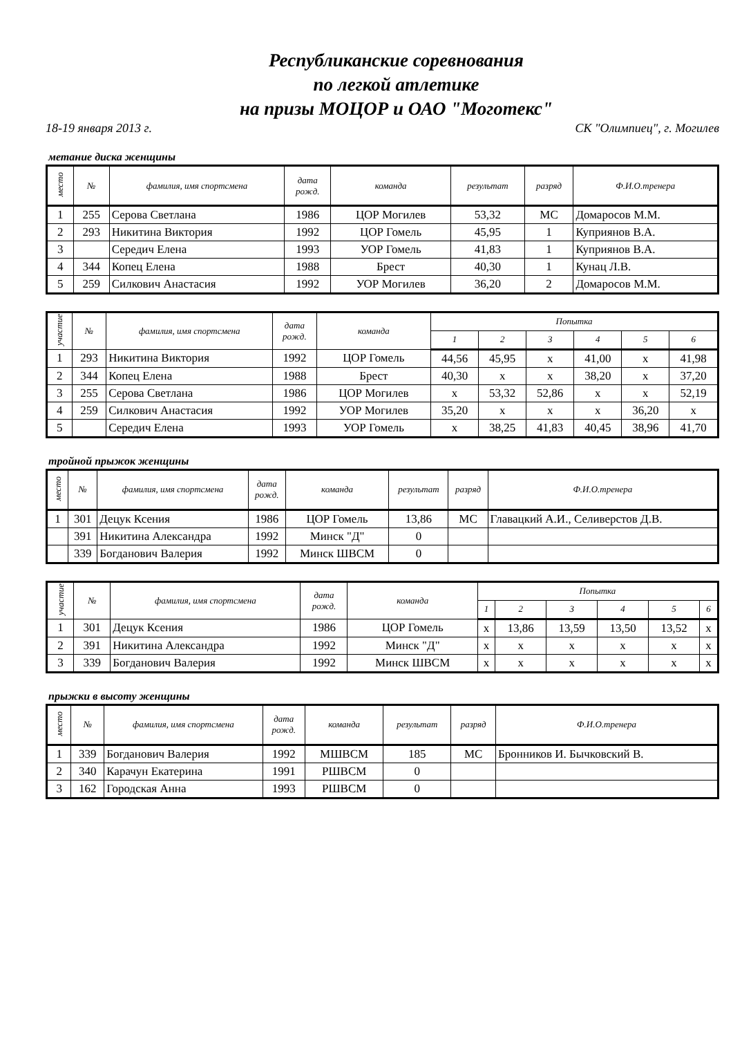Республиканские соревнования
по легкой атлетике
на призы МОЦОР и ОАО "Моготекс"
18-19 января 2013 г. СК "Олимпиец", г. Могилев
метание диска женщины
| место | № | фамилия, имя спортсмена | дата рожд. | команда | результат | разряд | Ф.И.О.тренера |
| --- | --- | --- | --- | --- | --- | --- | --- |
| 1 | 255 | Серова Светлана | 1986 | ЦОР Могилев | 53,32 | МС | Домаросов М.М. |
| 2 | 293 | Никитина Виктория | 1992 | ЦОР Гомель | 45,95 | 1 | Куприянов В.А. |
| 3 | | Середич Елена | 1993 | УОР Гомель | 41,83 | 1 | Куприянов В.А. |
| 4 | 344 | Копец Елена | 1988 | Брест | 40,30 | 1 | Кунац Л.В. |
| 5 | 259 | Силкович Анастасия | 1992 | УОР Могилев | 36,20 | 2 | Домаросов М.М. |
| участие | № | фамилия, имя спортсмена | дата рожд. | команда | Попытка | | | | | |
| --- | --- | --- | --- | --- | --- | --- | --- | --- | --- | --- |
| | | | | | 1 | 2 | 3 | 4 | 5 | 6 |
| 1 | 293 | Никитина Виктория | 1992 | ЦОР Гомель | 44,56 | 45,95 | x | 41,00 | x | 41,98 |
| 2 | 344 | Копец Елена | 1988 | Брест | 40,30 | x | x | 38,20 | x | 37,20 |
| 3 | 255 | Серова Светлана | 1986 | ЦОР Могилев | x | 53,32 | 52,86 | x | x | 52,19 |
| 4 | 259 | Силкович Анастасия | 1992 | УОР Могилев | 35,20 | x | x | x | 36,20 | x |
| 5 | | Середич Елена | 1993 | УОР Гомель | x | 38,25 | 41,83 | 40,45 | 38,96 | 41,70 |
тройной прыжок женщины
| место | № | фамилия, имя спортсмена | дата рожд. | команда | результат | разряд | Ф.И.О.тренера |
| --- | --- | --- | --- | --- | --- | --- | --- |
| 1 | 301 | Децук Ксения | 1986 | ЦОР Гомель | 13,86 | МС | Главацкий А.И., Селиверстов Д.В. |
| | 391 | Никитина Александра | 1992 | Минск "Д" | 0 | | |
| | 339 | Богданович Валерия | 1992 | Минск ШВСМ | 0 | | |
| участие | № | фамилия, имя спортсмена | дата рожд. | команда | Попытка | | | | | |
| --- | --- | --- | --- | --- | --- | --- | --- | --- | --- | --- |
| | | | | | 1 | 2 | 3 | 4 | 5 | 6 |
| 1 | 301 | Децук Ксения | 1986 | ЦОР Гомель | x | 13,86 | 13,59 | 13,50 | 13,52 | x |
| 2 | 391 | Никитина Александра | 1992 | Минск "Д" | x | x | x | x | x | x |
| 3 | 339 | Богданович Валерия | 1992 | Минск ШВСМ | x | x | x | x | x | x |
прыжки в высоту женщины
| место | № | фамилия, имя спортсмена | дата рожд. | команда | результат | разряд | Ф.И.О.тренера |
| --- | --- | --- | --- | --- | --- | --- | --- |
| 1 | 339 | Богданович Валерия | 1992 | МШВСМ | 185 | МС | Бронников И. Бычковский В. |
| 2 | 340 | Карачун Екатерина | 1991 | РШВСМ | 0 | | |
| 3 | 162 | Городская Анна | 1993 | РШВСМ | 0 | | |